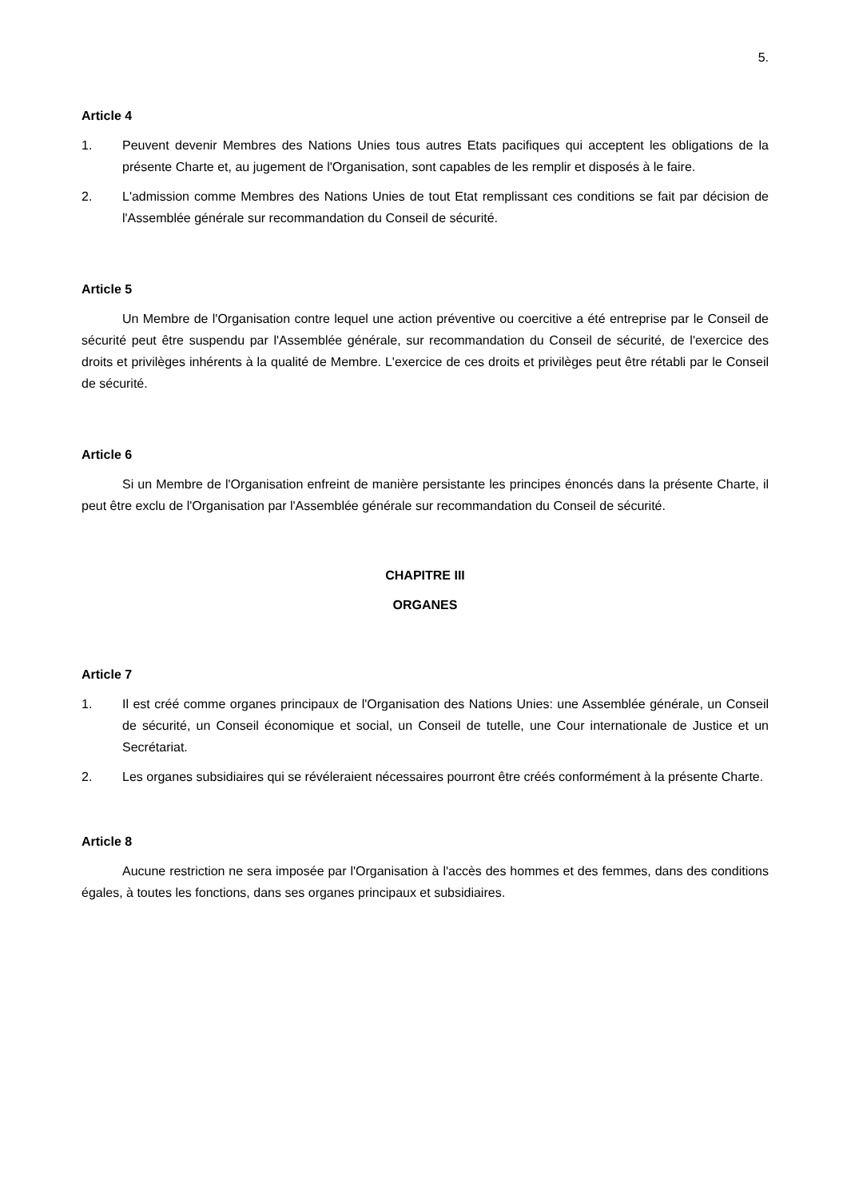5.
Article 4
1. Peuvent devenir Membres des Nations Unies tous autres Etats pacifiques qui acceptent les obligations de la présente Charte et, au jugement de l'Organisation, sont capables de les remplir et disposés à le faire.
2. L'admission comme Membres des Nations Unies de tout Etat remplissant ces conditions se fait par décision de l'Assemblée générale sur recommandation du Conseil de sécurité.
Article 5
Un Membre de l'Organisation contre lequel une action préventive ou coercitive a été entreprise par le Conseil de sécurité peut être suspendu par l'Assemblée générale, sur recommandation du Conseil de sécurité, de l'exercice des droits et privilèges inhérents à la qualité de Membre. L'exercice de ces droits et privilèges peut être rétabli par le Conseil de sécurité.
Article 6
Si un Membre de l'Organisation enfreint de manière persistante les principes énoncés dans la présente Charte, il peut être exclu de l'Organisation par l'Assemblée générale sur recommandation du Conseil de sécurité.
CHAPITRE III
ORGANES
Article 7
1. Il est créé comme organes principaux de l'Organisation des Nations Unies: une Assemblée générale, un Conseil de sécurité, un Conseil économique et social, un Conseil de tutelle, une Cour internationale de Justice et un Secrétariat.
2. Les organes subsidiaires qui se révéleraient nécessaires pourront être créés conformément à la présente Charte.
Article 8
Aucune restriction ne sera imposée par l'Organisation à l'accès des hommes et des femmes, dans des conditions égales, à toutes les fonctions, dans ses organes principaux et subsidiaires.